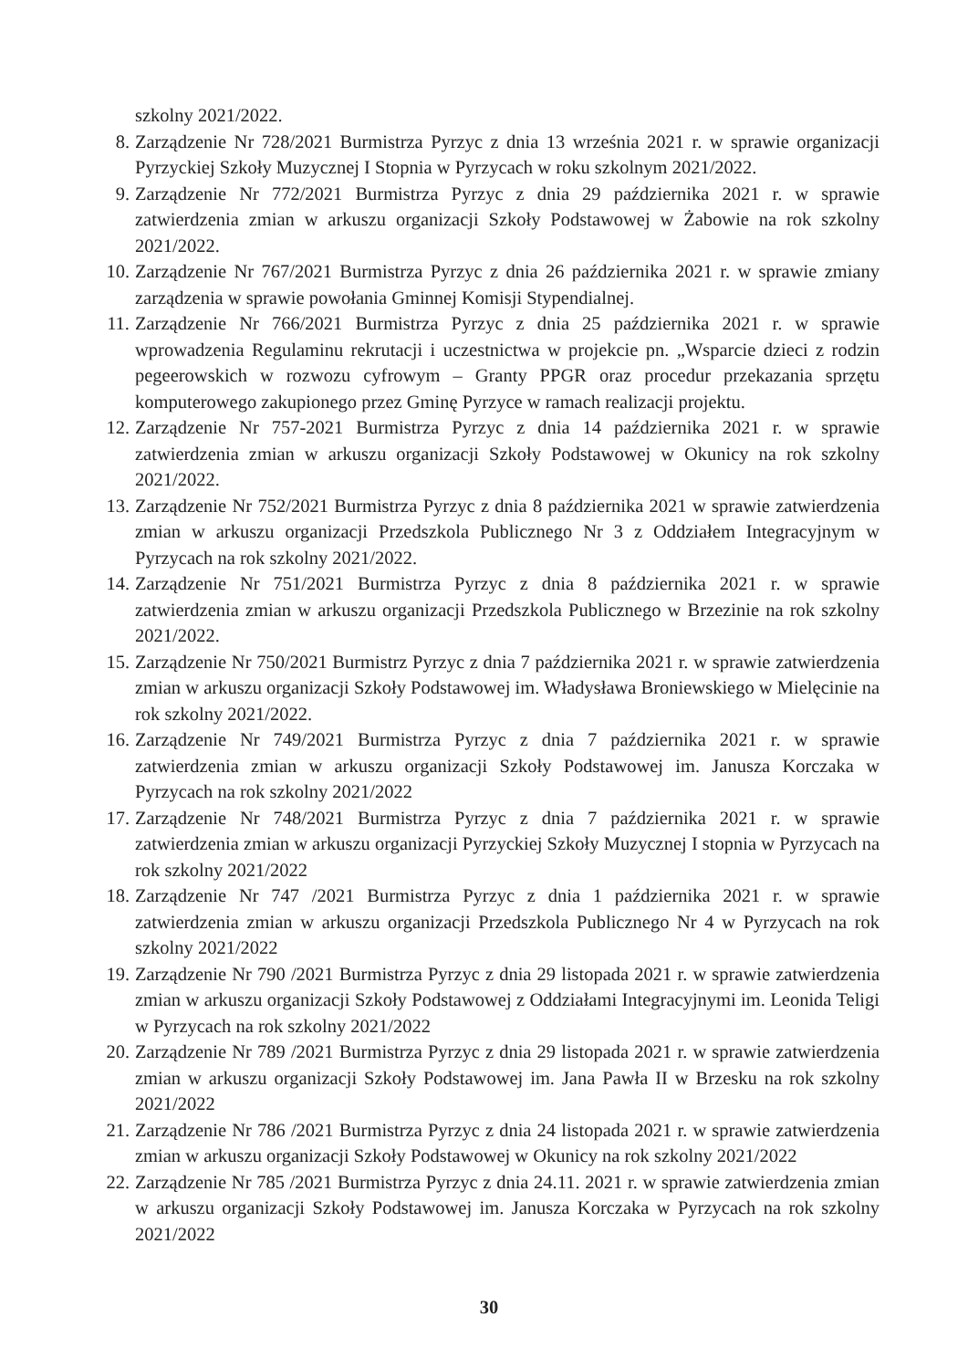szkolny 2021/2022.
8. Zarządzenie Nr 728/2021 Burmistrza Pyrzyc z dnia 13 września 2021 r. w sprawie organizacji Pyrzyckiej Szkoły Muzycznej I Stopnia w Pyrzycach w roku szkolnym 2021/2022.
9. Zarządzenie Nr 772/2021 Burmistrza Pyrzyc z dnia 29 października 2021 r. w sprawie zatwierdzenia zmian w arkuszu organizacji Szkoły Podstawowej w Żabowie na rok szkolny 2021/2022.
10. Zarządzenie Nr 767/2021 Burmistrza Pyrzyc z dnia 26 października 2021 r. w sprawie zmiany zarządzenia w sprawie powołania Gminnej Komisji Stypendialnej.
11. Zarządzenie Nr 766/2021 Burmistrza Pyrzyc z dnia 25 października 2021 r. w sprawie wprowadzenia Regulaminu rekrutacji i uczestnictwa w projekcie pn. „Wsparcie dzieci z rodzin pegeerowskich w rozwozu cyfrowym – Granty PPGR oraz procedur przekazania sprzętu komputerowego zakupionego przez Gminę Pyrzyce w ramach realizacji projektu.
12. Zarządzenie Nr 757-2021 Burmistrza Pyrzyc z dnia 14 października 2021 r. w sprawie zatwierdzenia zmian w arkuszu organizacji Szkoły Podstawowej w Okunicy na rok szkolny 2021/2022.
13. Zarządzenie Nr 752/2021 Burmistrza Pyrzyc z dnia 8 października 2021 w sprawie zatwierdzenia zmian w arkuszu organizacji Przedszkola Publicznego Nr 3 z Oddziałem Integracyjnym w Pyrzycach na rok szkolny 2021/2022.
14. Zarządzenie Nr 751/2021 Burmistrza Pyrzyc z dnia 8 października 2021 r. w sprawie zatwierdzenia zmian w arkuszu organizacji Przedszkola Publicznego w Brzezinie na rok szkolny 2021/2022.
15. Zarządzenie Nr 750/2021 Burmistrz Pyrzyc z dnia 7 października 2021 r. w sprawie zatwierdzenia zmian w arkuszu organizacji Szkoły Podstawowej im. Władysława Broniewskiego w Mielęcinie na rok szkolny 2021/2022.
16. Zarządzenie Nr 749/2021 Burmistrza Pyrzyc z dnia 7 października 2021 r. w sprawie zatwierdzenia zmian w arkuszu organizacji Szkoły Podstawowej im. Janusza Korczaka w Pyrzycach na rok szkolny 2021/2022
17. Zarządzenie Nr 748/2021 Burmistrza Pyrzyc z dnia 7 października 2021 r. w sprawie zatwierdzenia zmian w arkuszu organizacji Pyrzyckiej Szkoły Muzycznej I stopnia w Pyrzycach na rok szkolny 2021/2022
18. Zarządzenie Nr 747 /2021 Burmistrza Pyrzyc z dnia 1 października 2021 r. w sprawie zatwierdzenia zmian w arkuszu organizacji Przedszkola Publicznego Nr 4 w Pyrzycach na rok szkolny 2021/2022
19. Zarządzenie Nr 790 /2021 Burmistrza Pyrzyc z dnia 29 listopada 2021 r. w sprawie zatwierdzenia zmian w arkuszu organizacji Szkoły Podstawowej z Oddziałami Integracyjnymi im. Leonida Teligi w Pyrzycach na rok szkolny 2021/2022
20. Zarządzenie Nr 789 /2021 Burmistrza Pyrzyc z dnia 29 listopada 2021 r. w sprawie zatwierdzenia zmian w arkuszu organizacji Szkoły Podstawowej im. Jana Pawła II w Brzesku na rok szkolny 2021/2022
21. Zarządzenie Nr 786 /2021 Burmistrza Pyrzyc z dnia 24 listopada 2021 r. w sprawie zatwierdzenia zmian w arkuszu organizacji Szkoły Podstawowej w Okunicy na rok szkolny 2021/2022
22. Zarządzenie Nr 785 /2021 Burmistrza Pyrzyc z dnia 24.11. 2021 r. w sprawie zatwierdzenia zmian w arkuszu organizacji Szkoły Podstawowej im. Janusza Korczaka w Pyrzycach na rok szkolny 2021/2022
30